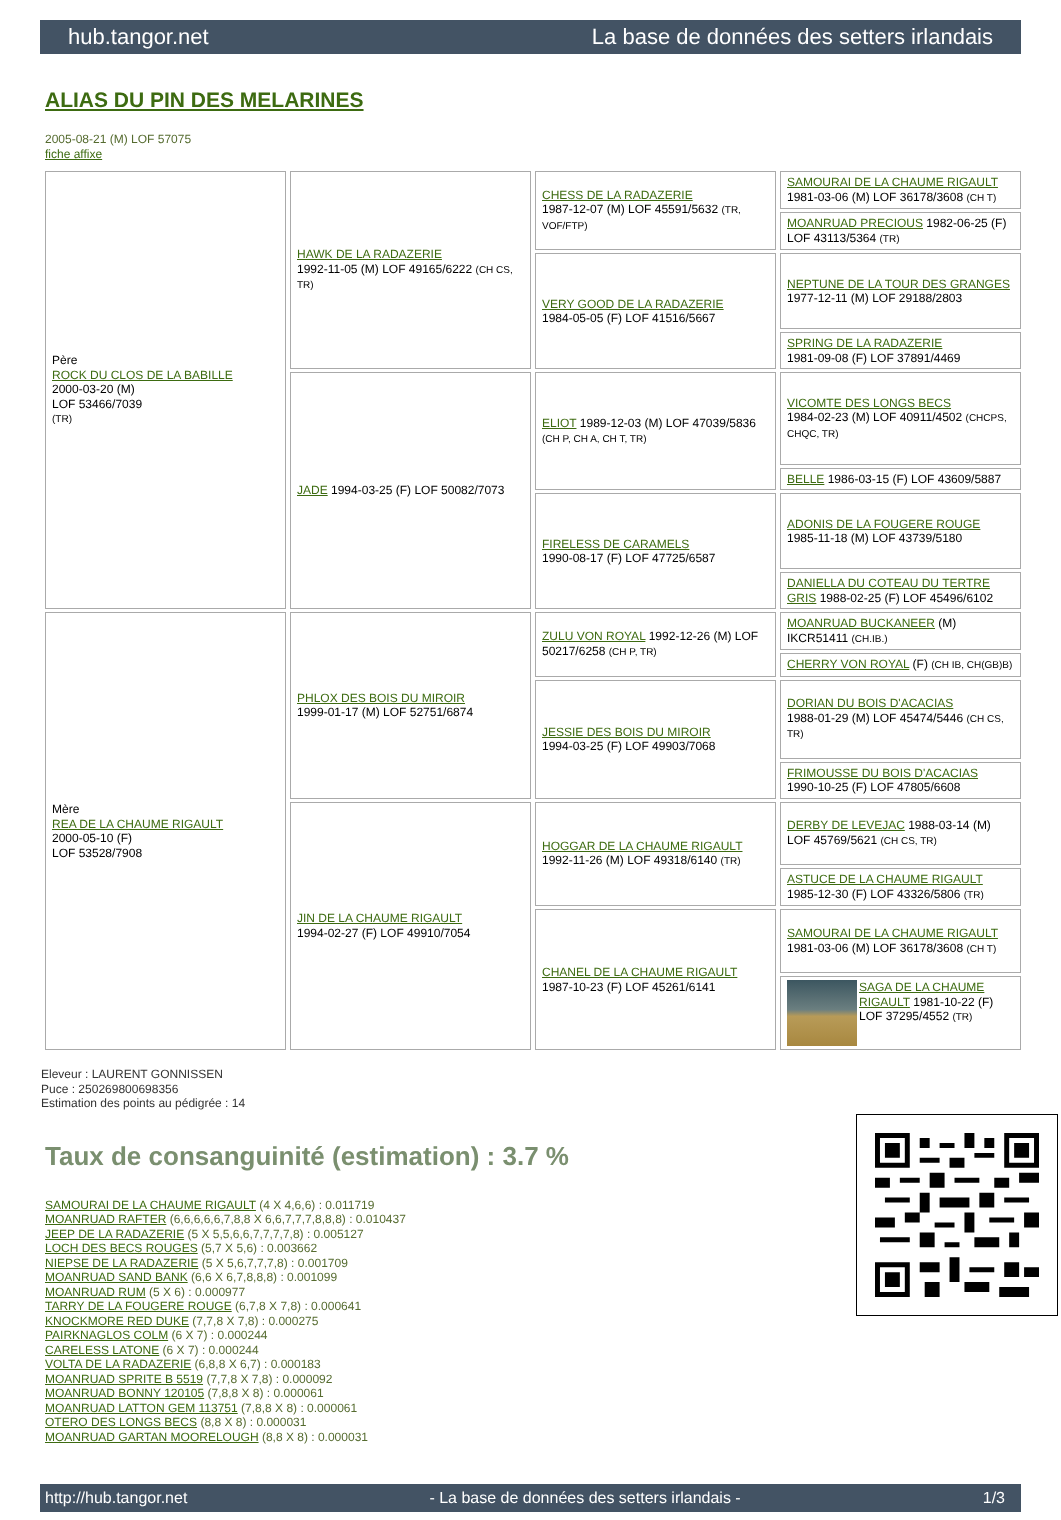hub.tangor.net La base de données des setters irlandais
ALIAS DU PIN DES MELARINES
2005-08-21 (M) LOF 57075
fiche affixe
| Père ROCK DU CLOS DE LA BABILLE 2000-03-20 (M) LOF 53466/7039 (TR) | HAWK DE LA RADAZERIE 1992-11-05 (M) LOF 49165/6222 (CH CS, TR) | CHESS DE LA RADAZERIE 1987-12-07 (M) LOF 45591/5632 (TR, VOF/FTP) | SAMOURAI DE LA CHAUME RIGAULT 1981-03-06 (M) LOF 36178/3608 (CH T) |
| | | | MOANRUAD PRECIOUS 1982-06-25 (F) LOF 43113/5364 (TR) |
| | | VERY GOOD DE LA RADAZERIE 1984-05-05 (F) LOF 41516/5667 | NEPTUNE DE LA TOUR DES GRANGES 1977-12-11 (M) LOF 29188/2803 |
| | | | SPRING DE LA RADAZERIE 1981-09-08 (F) LOF 37891/4469 |
| | JADE 1994-03-25 (F) LOF 50082/7073 | ELIOT 1989-12-03 (M) LOF 47039/5836 (CH P, CH A, CH T, TR) | VICOMTE DES LONGS BECS 1984-02-23 (M) LOF 40911/4502 (CHCPS, CHQC, TR) |
| | | | BELLE 1986-03-15 (F) LOF 43609/5887 |
| | | FIRELESS DE CARAMELS 1990-08-17 (F) LOF 47725/6587 | ADONIS DE LA FOUGERE ROUGE 1985-11-18 (M) LOF 43739/5180 |
| | | | DANIELLA DU COTEAU DU TERTRE GRIS 1988-02-25 (F) LOF 45496/6102 |
| Mère REA DE LA CHAUME RIGAULT 2000-05-10 (F) LOF 53528/7908 | PHLOX DES BOIS DU MIROIR 1999-01-17 (M) LOF 52751/6874 | ZULU VON ROYAL 1992-12-26 (M) LOF 50217/6258 (CH P, TR) | MOANRUAD BUCKANEER (M) IKCR51411 (CH.IB.) |
| | | | CHERRY VON ROYAL (F) (CH IB, CH(GB)B) |
| | | JESSIE DES BOIS DU MIROIR 1994-03-25 (F) LOF 49903/7068 | DORIAN DU BOIS D'ACACIAS 1988-01-29 (M) LOF 45474/5446 (CH CS, TR) |
| | | | FRIMOUSSE DU BOIS D'ACACIAS 1990-10-25 (F) LOF 47805/6608 |
| | JIN DE LA CHAUME RIGAULT 1994-02-27 (F) LOF 49910/7054 | HOGGAR DE LA CHAUME RIGAULT 1992-11-26 (M) LOF 49318/6140 (TR) | DERBY DE LEVEJAC 1988-03-14 (M) LOF 45769/5621 (CH CS, TR) |
| | | | ASTUCE DE LA CHAUME RIGAULT 1985-12-30 (F) LOF 43326/5806 (TR) |
| | | CHANEL DE LA CHAUME RIGAULT 1987-10-23 (F) LOF 45261/6141 | SAMOURAI DE LA CHAUME RIGAULT 1981-03-06 (M) LOF 36178/3608 (CH T) |
| | | | SAGA DE LA CHAUME RIGAULT 1981-10-22 (F) LOF 37295/4552 (TR) |
Eleveur : LAURENT GONNISSEN
Puce : 250269800698356
Estimation des points au pédigrée : 14
Taux de consanguinité (estimation) : 3.7 %
SAMOURAI DE LA CHAUME RIGAULT (4 X 4,6,6) : 0.011719
MOANRUAD RAFTER (6,6,6,6,6,7,8,8 X 6,6,7,7,7,8,8,8) : 0.010437
JEEP DE LA RADAZERIE (5 X 5,5,6,6,7,7,7,7,8) : 0.005127
LOCH DES BECS ROUGES (5,7 X 5,6) : 0.003662
NIEPSE DE LA RADAZERIE (5 X 5,6,7,7,7,8) : 0.001709
MOANRUAD SAND BANK (6,6 X 6,7,8,8,8) : 0.001099
MOANRUAD RUM (5 X 6) : 0.000977
TARRY DE LA FOUGERE ROUGE (6,7,8 X 7,8) : 0.000641
KNOCKMORE RED DUKE (7,7,8 X 7,8) : 0.000275
PAIRKNAGLOS COLM (6 X 7) : 0.000244
CARELESS LATONE (6 X 7) : 0.000244
VOLTA DE LA RADAZERIE (6,8,8 X 6,7) : 0.000183
MOANRUAD SPRITE B 5519 (7,7,8 X 7,8) : 0.000092
MOANRUAD BONNY 120105 (7,8,8 X 8) : 0.000061
MOANRUAD LATTON GEM 113751 (7,8,8 X 8) : 0.000061
OTERO DES LONGS BECS (8,8 X 8) : 0.000031
MOANRUAD GARTAN MOORELOUGH (8,8 X 8) : 0.000031
http://hub.tangor.net - La base de données des setters irlandais - 1/3